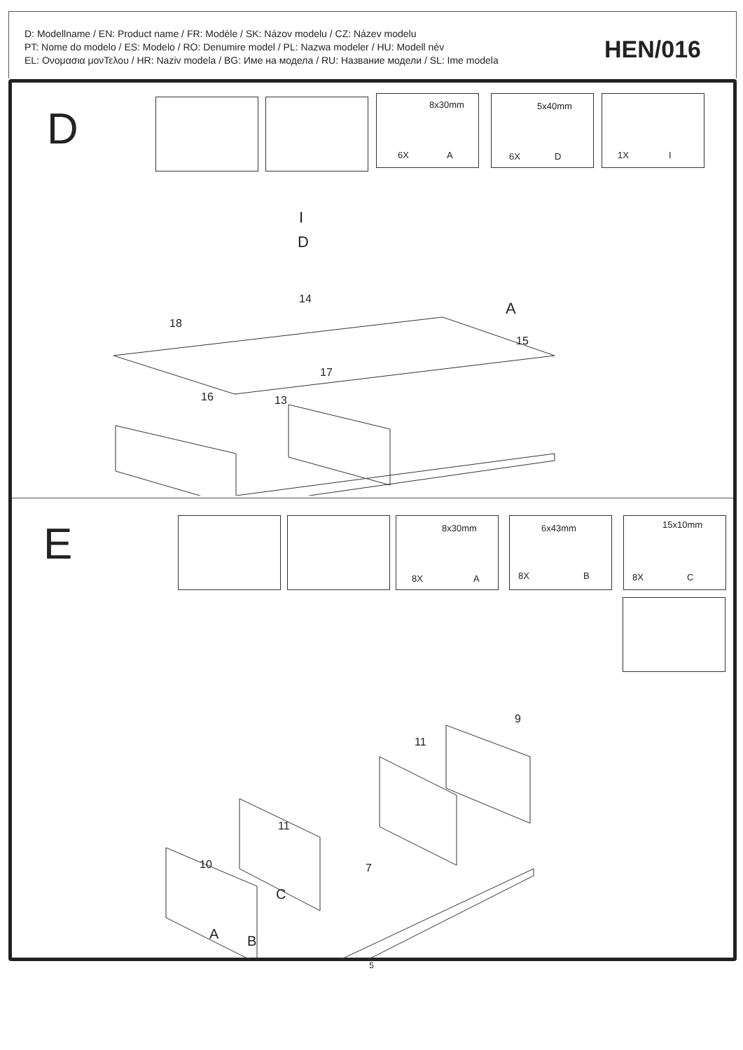D: Modellname / EN: Product name / FR: Modèle / SK: Názov modelu / CZ: Název modelu
PT: Nome do modelo / ES: Modelo / RO: Denumire model / PL: Nazwa modeler / HU: Modell név
EL: Ονομασια μονΤελου / HR: Naziv modela / BG: Име на модела / RU: Название модели / SL: Ime modela
HEN/016
D
8x30mm
6X A
5x40mm
6X D
1X I
14
18
17
15
16 13
I
D
A
E 8x30mm
8X A
6x43mm
8X B
15x10mm
8X C
10
11
11
9
7
C
A B
5